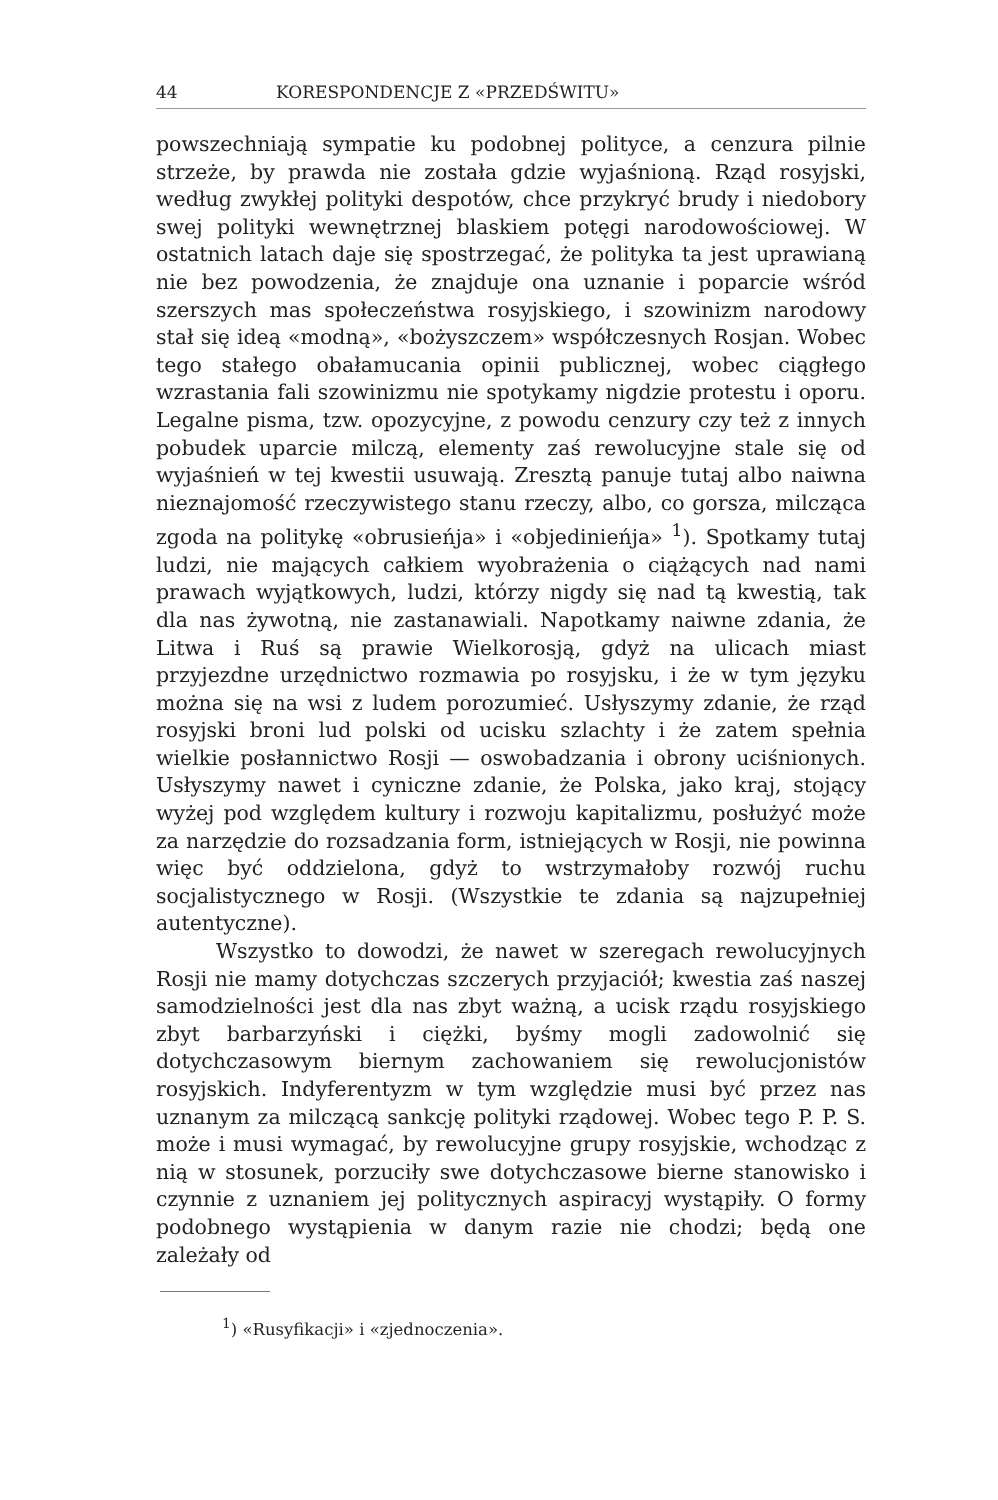44 KORESPONDENCJE Z «PRZEDŚWITU»
powszechniają sympatie ku podobnej polityce, a cenzura pilnie strzeże, by prawda nie została gdzie wyjaśnioną. Rząd rosyjski, według zwykłej polityki despotów, chce przykryć brudy i niedobory swej polityki wewnętrznej blaskiem potęgi narodowościowej. W ostatnich latach daje się spostrzegać, że polityka ta jest uprawianą nie bez powodzenia, że znajduje ona uznanie i poparcie wśród szerszych mas społeczeństwa rosyjskiego, i szowinizm narodowy stał się ideą «modną», «bożyszczem» współczesnych Rosjan. Wobec tego stałego obałamucania opinii publicznej, wobec ciągłego wzrastania fali szowinizmu nie spotykamy nigdzie protestu i oporu. Legalne pisma, tzw. opozycyjne, z powodu cenzury czy też z innych pobudek uparcie milczą, elementy zaś rewolucyjne stale się od wyjaśnień w tej kwestii usuwają. Zresztą panuje tutaj albo naiwna nieznajomość rzeczywistego stanu rzeczy, albo, co gorsza, milcząca zgoda na politykę «obrusieńja» i «objedinieńja» <sup>1</sup>). Spotkamy tutaj ludzi, nie mających całkiem wyobrażenia o ciążących nad nami prawach wyjątkowych, ludzi, którzy nigdy się nad tą kwestią, tak dla nas żywotną, nie zastanawiali. Napotkamy naiwne zdania, że Litwa i Ruś są prawie Wielkorosją, gdyż na ulicach miast przyjezdne urzędnictwo rozmawia po rosyjsku, i że w tym języku można się na wsi z ludem porozumieć. Usłyszymy zdanie, że rząd rosyjski broni lud polski od ucisku szlachty i że zatem spełnia wielkie posłannictwo Rosji — oswobadzania i obrony uciśnionych. Usłyszymy nawet i cyniczne zdanie, że Polska, jako kraj, stojący wyżej pod względem kultury i rozwoju kapitalizmu, posłużyć może za narzędzie do rozsadzania form, istniejących w Rosji, nie powinna więc być oddzielona, gdyż to wstrzymałoby rozwój ruchu socjalistycznego w Rosji. (Wszystkie te zdania są najzupełniej autentyczne).
Wszystko to dowodzi, że nawet w szeregach rewolucyjnych Rosji nie mamy dotychczas szczerych przyjaciół; kwestia zaś naszej samodzielności jest dla nas zbyt ważną, a ucisk rządu rosyjskiego zbyt barbarzyński i ciężki, byśmy mogli zadowolnić się dotychczasowym biernym zachowaniem się rewolucjonistów rosyjskich. Indyferentyzm w tym względzie musi być przez nas uznanym za milczącą sankcję polityki rządowej. Wobec tego P. P. S. może i musi wymagać, by rewolucyjne grupy rosyjskie, wchodząc z nią w stosunek, porzuciły swe dotychczasowe bierne stanowisko i czynnie z uznaniem jej politycznych aspiracyj wystąpiły. O formy podobnego wystąpienia w danym razie nie chodzi; będą one zależały od
<sup>1</sup>) «Rusyfikacji» i «zjednoczenia».